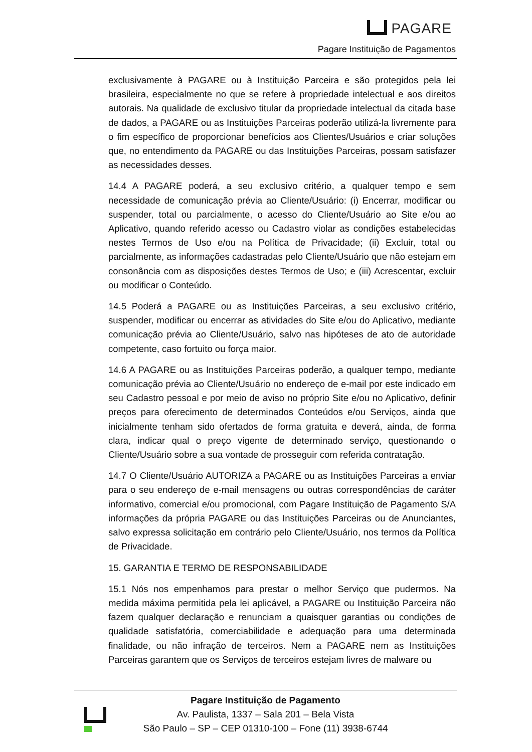PAGARE
Pagare Instituição de Pagamentos
exclusivamente à PAGARE ou à Instituição Parceira e são protegidos pela lei brasileira, especialmente no que se refere à propriedade intelectual e aos direitos autorais. Na qualidade de exclusivo titular da propriedade intelectual da citada base de dados, a PAGARE ou as Instituições Parceiras poderão utilizá-la livremente para o fim específico de proporcionar benefícios aos Clientes/Usuários e criar soluções que, no entendimento da PAGARE ou das Instituições Parceiras, possam satisfazer as necessidades desses.
14.4 A PAGARE poderá, a seu exclusivo critério, a qualquer tempo e sem necessidade de comunicação prévia ao Cliente/Usuário: (i) Encerrar, modificar ou suspender, total ou parcialmente, o acesso do Cliente/Usuário ao Site e/ou ao Aplicativo, quando referido acesso ou Cadastro violar as condições estabelecidas nestes Termos de Uso e/ou na Política de Privacidade; (ii) Excluir, total ou parcialmente, as informações cadastradas pelo Cliente/Usuário que não estejam em consonância com as disposições destes Termos de Uso; e (iii) Acrescentar, excluir ou modificar o Conteúdo.
14.5 Poderá a PAGARE ou as Instituições Parceiras, a seu exclusivo critério, suspender, modificar ou encerrar as atividades do Site e/ou do Aplicativo, mediante comunicação prévia ao Cliente/Usuário, salvo nas hipóteses de ato de autoridade competente, caso fortuito ou força maior.
14.6 A PAGARE ou as Instituições Parceiras poderão, a qualquer tempo, mediante comunicação prévia ao Cliente/Usuário no endereço de e-mail por este indicado em seu Cadastro pessoal e por meio de aviso no próprio Site e/ou no Aplicativo, definir preços para oferecimento de determinados Conteúdos e/ou Serviços, ainda que inicialmente tenham sido ofertados de forma gratuita e deverá, ainda, de forma clara, indicar qual o preço vigente de determinado serviço, questionando o Cliente/Usuário sobre a sua vontade de prosseguir com referida contratação.
14.7 O Cliente/Usuário AUTORIZA a PAGARE ou as Instituições Parceiras a enviar para o seu endereço de e-mail mensagens ou outras correspondências de caráter informativo, comercial e/ou promocional, com Pagare Instituição de Pagamento S/A informações da própria PAGARE ou das Instituições Parceiras ou de Anunciantes, salvo expressa solicitação em contrário pelo Cliente/Usuário, nos termos da Política de Privacidade.
15. GARANTIA E TERMO DE RESPONSABILIDADE
15.1 Nós nos empenhamos para prestar o melhor Serviço que pudermos. Na medida máxima permitida pela lei aplicável, a PAGARE ou Instituição Parceira não fazem qualquer declaração e renunciam a quaisquer garantias ou condições de qualidade satisfatória, comerciabilidade e adequação para uma determinada finalidade, ou não infração de terceiros. Nem a PAGARE nem as Instituições Parceiras garantem que os Serviços de terceiros estejam livres de malware ou
Pagare Instituição de Pagamento
Av. Paulista, 1337 – Sala 201 – Bela Vista
São Paulo – SP – CEP 01310-100 – Fone (11) 3938-6744